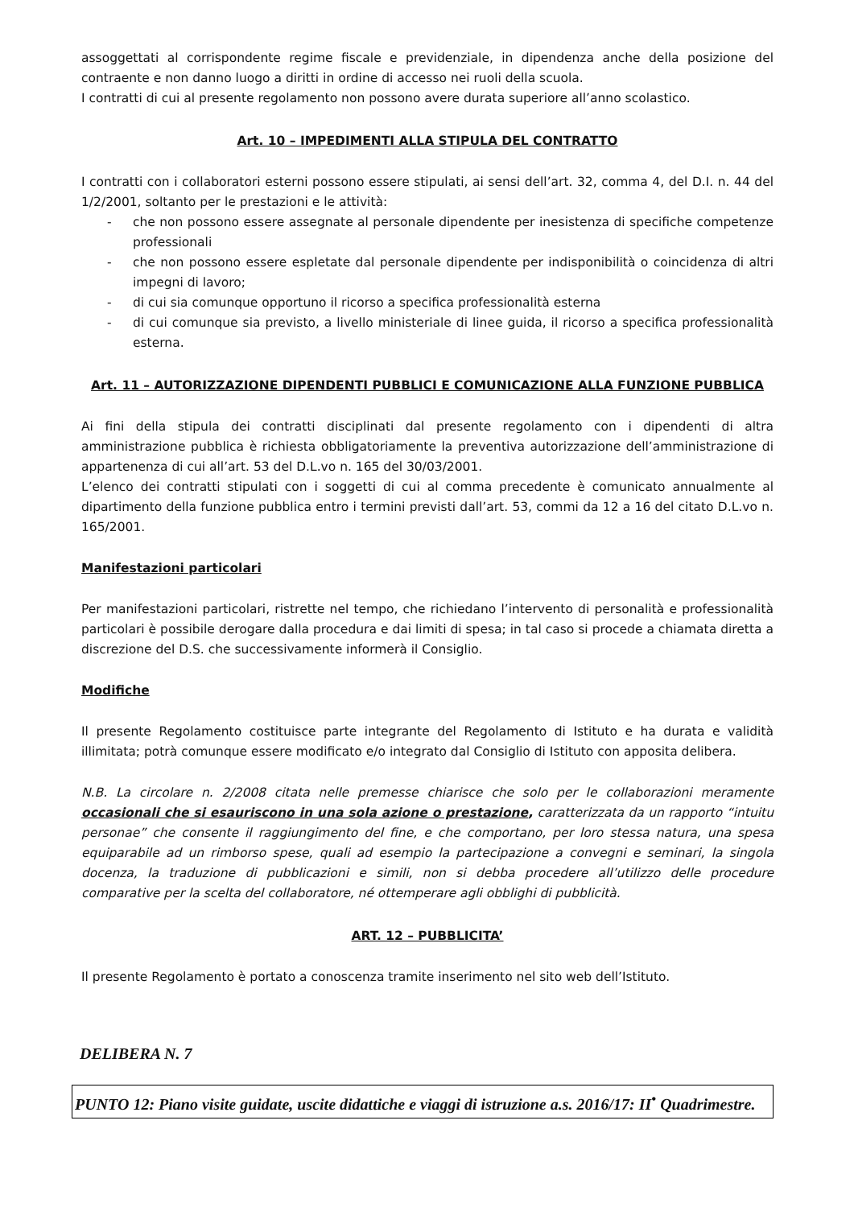assoggettati al corrispondente regime fiscale e previdenziale, in dipendenza anche della posizione del contraente e non danno luogo a diritti in ordine di accesso nei ruoli della scuola.
I contratti di cui al presente regolamento non possono avere durata superiore all’anno scolastico.
Art. 10 – IMPEDIMENTI ALLA STIPULA DEL CONTRATTO
I contratti con i collaboratori esterni possono essere stipulati, ai sensi dell’art. 32, comma 4, del D.I. n. 44 del 1/2/2001, soltanto per le prestazioni e le attività:
- che non possono essere assegnate al personale dipendente per inesistenza di specifiche competenze professionali
- che non possono essere espletate dal personale dipendente per indisponibilità o coincidenza di altri impegni di lavoro;
- di cui sia comunque opportuno il ricorso a specifica professionalità esterna
- di cui comunque sia previsto, a livello ministeriale di linee guida, il ricorso a specifica professionalità esterna.
Art. 11 – AUTORIZZAZIONE DIPENDENTI PUBBLICI E COMUNICAZIONE ALLA FUNZIONE PUBBLICA
Ai fini della stipula dei contratti disciplinati dal presente regolamento con i dipendenti di altra amministrazione pubblica è richiesta obbligatoriamente la preventiva autorizzazione dell’amministrazione di appartenenza di cui all’art. 53 del D.L.vo n. 165 del 30/03/2001.
L’elenco dei contratti stipulati con i soggetti di cui al comma precedente è comunicato annualmente al dipartimento della funzione pubblica entro i termini previsti dall’art. 53, commi da 12 a 16 del citato D.L.vo n. 165/2001.
Manifestazioni particolari
Per manifestazioni particolari, ristrette nel tempo, che richiedano l’intervento di personalità e professionalità particolari è possibile derogare dalla procedura e dai limiti di spesa; in tal caso si procede a chiamata diretta a discrezione del D.S. che successivamente informerà il Consiglio.
Modifiche
Il presente Regolamento costituisce parte integrante del Regolamento di Istituto e ha durata e validità illimitata; potrà comunque essere modificato e/o integrato dal Consiglio di Istituto con apposita delibera.
N.B. La circolare n. 2/2008 citata nelle premesse chiarisce che solo per le collaborazioni meramente occasionali che si esauriscono in una sola azione o prestazione, caratterizzata da un rapporto “intuitu personae” che consente il raggiungimento del fine, e che comportano, per loro stessa natura, una spesa equiparabile ad un rimborso spese, quali ad esempio la partecipazione a convegni e seminari, la singola docenza, la traduzione di pubblicazioni e simili, non si debba procedere all’utilizzo delle procedure comparative per la scelta del collaboratore, né ottemperare agli obblighi di pubblicità.
ART. 12 – PUBBLICITA’
Il presente Regolamento è portato a conoscenza tramite inserimento nel sito web dell’Istituto.
DELIBERA N. 7
PUNTO 12: Piano visite guidate, uscite didattiche e viaggi di istruzione a.s. 2016/17: II<sup>•</sup> Quadrimestre.